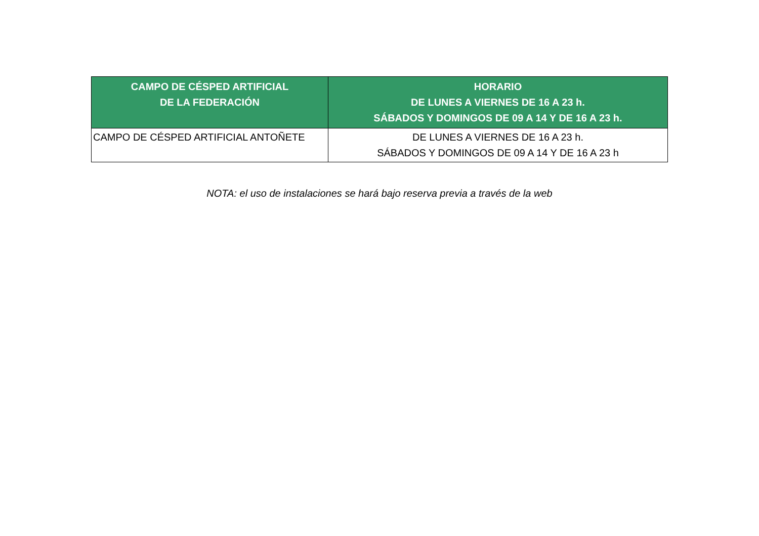| CAMPO DE CÉSPED ARTIFICIAL DE LA FEDERACIÓN | HORARIO DE LUNES A VIERNES DE 16 A 23 h. SÁBADOS Y DOMINGOS DE 09 A 14 Y DE 16 A 23 h. |
| --- | --- |
| CAMPO DE CÉSPED ARTIFICIAL ANTOÑETE | DE LUNES A VIERNES DE 16 A 23 h. SÁBADOS Y DOMINGOS DE 09 A 14 Y DE 16 A 23 h |
NOTA: el uso de instalaciones se hará bajo reserva previa a través de la web